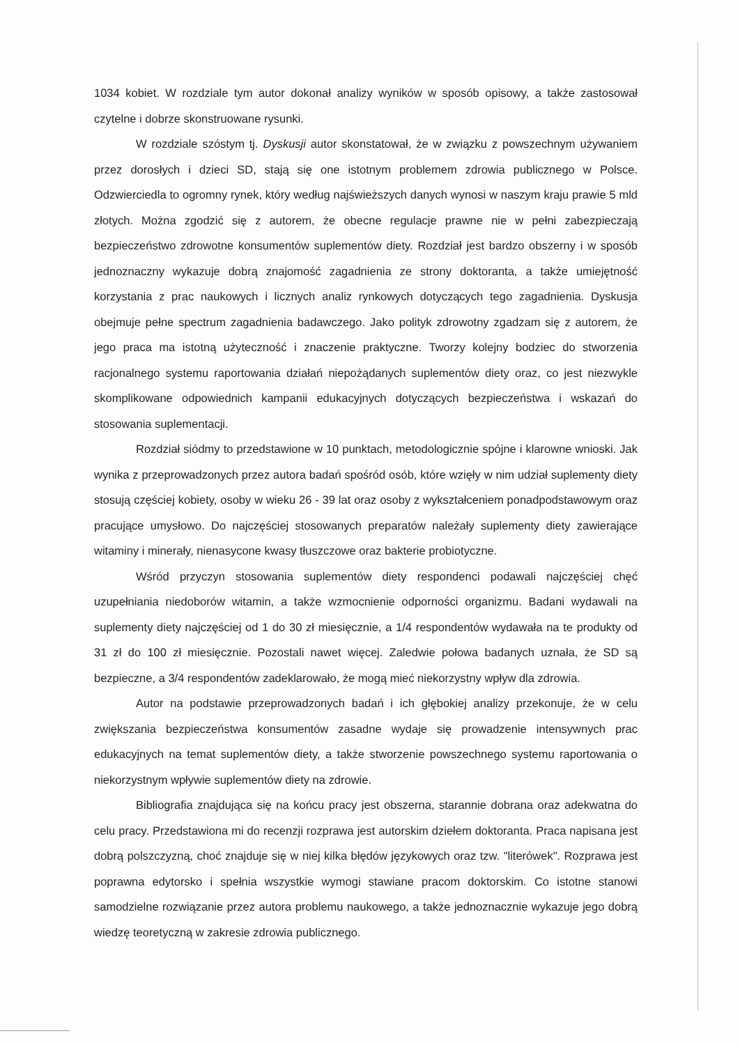1034 kobiet. W rozdziale tym autor dokonał analizy wyników w sposób opisowy, a także zastosował czytelne i dobrze skonstruowane rysunki.
W rozdziale szóstym tj. Dyskusji autor skonstatował, że w związku z powszechnym używaniem przez dorosłych i dzieci SD, stają się one istotnym problemem zdrowia publicznego w Polsce. Odzwierciedla to ogromny rynek, który według najświeższych danych wynosi w naszym kraju prawie 5 mld złotych. Można zgodzić się z autorem, że obecne regulacje prawne nie w pełni zabezpieczają bezpieczeństwo zdrowotne konsumentów suplementów diety. Rozdział jest bardzo obszerny i w sposób jednoznaczny wykazuje dobrą znajomość zagadnienia ze strony doktoranta, a także umiejętność korzystania z prac naukowych i licznych analiz rynkowych dotyczących tego zagadnienia. Dyskusja obejmuje pełne spectrum zagadnienia badawczego. Jako polityk zdrowotny zgadzam się z autorem, że jego praca ma istotną użyteczność i znaczenie praktyczne. Tworzy kolejny bodziec do stworzenia racjonalnego systemu raportowania działań niepożądanych suplementów diety oraz, co jest niezwykle skomplikowane odpowiednich kampanii edukacyjnych dotyczących bezpieczeństwa i wskazań do stosowania suplementacji.
Rozdział siódmy to przedstawione w 10 punktach, metodologicznie spójne i klarowne wnioski. Jak wynika z przeprowadzonych przez autora badań spośród osób, które wzięły w nim udział suplementy diety stosują częściej kobiety, osoby w wieku 26 - 39 lat oraz osoby z wykształceniem ponadpodstawowym oraz pracujące umysłowo. Do najczęściej stosowanych preparatów należały suplementy diety zawierające witaminy i minerały, nienasycone kwasy tłuszczowe oraz bakterie probiotyczne.
Wśród przyczyn stosowania suplementów diety respondenci podawali najczęściej chęć uzupełniania niedoborów witamin, a także wzmocnienie odporności organizmu. Badani wydawali na suplementy diety najczęściej od 1 do 30 zł miesięcznie, a 1/4 respondentów wydawała na te produkty od 31 zł do 100 zł miesięcznie. Pozostali nawet więcej. Zaledwie połowa badanych uznała, że SD są bezpieczne, a 3/4 respondentów zadeklarowało, że mogą mieć niekorzystny wpływ dla zdrowia.
Autor na podstawie przeprowadzonych badań i ich głębokiej analizy przekonuje, że w celu zwiększania bezpieczeństwa konsumentów zasadne wydaje się prowadzenie intensywnych prac edukacyjnych na temat suplementów diety, a także stworzenie powszechnego systemu raportowania o niekorzystnym wpływie suplementów diety na zdrowie.
Bibliografia znajdująca się na końcu pracy jest obszerna, starannie dobrana oraz adekwatna do celu pracy. Przedstawiona mi do recenzji rozprawa jest autorskim dziełem doktoranta. Praca napisana jest dobrą polszczyzną, choć znajduje się w niej kilka błędów językowych oraz tzw. "literówek". Rozprawa jest poprawna edytorsko i spełnia wszystkie wymogi stawiane pracom doktorskim. Co istotne stanowi samodzielne rozwiązanie przez autora problemu naukowego, a także jednoznacznie wykazuje jego dobrą wiedzę teoretyczną w zakresie zdrowia publicznego.